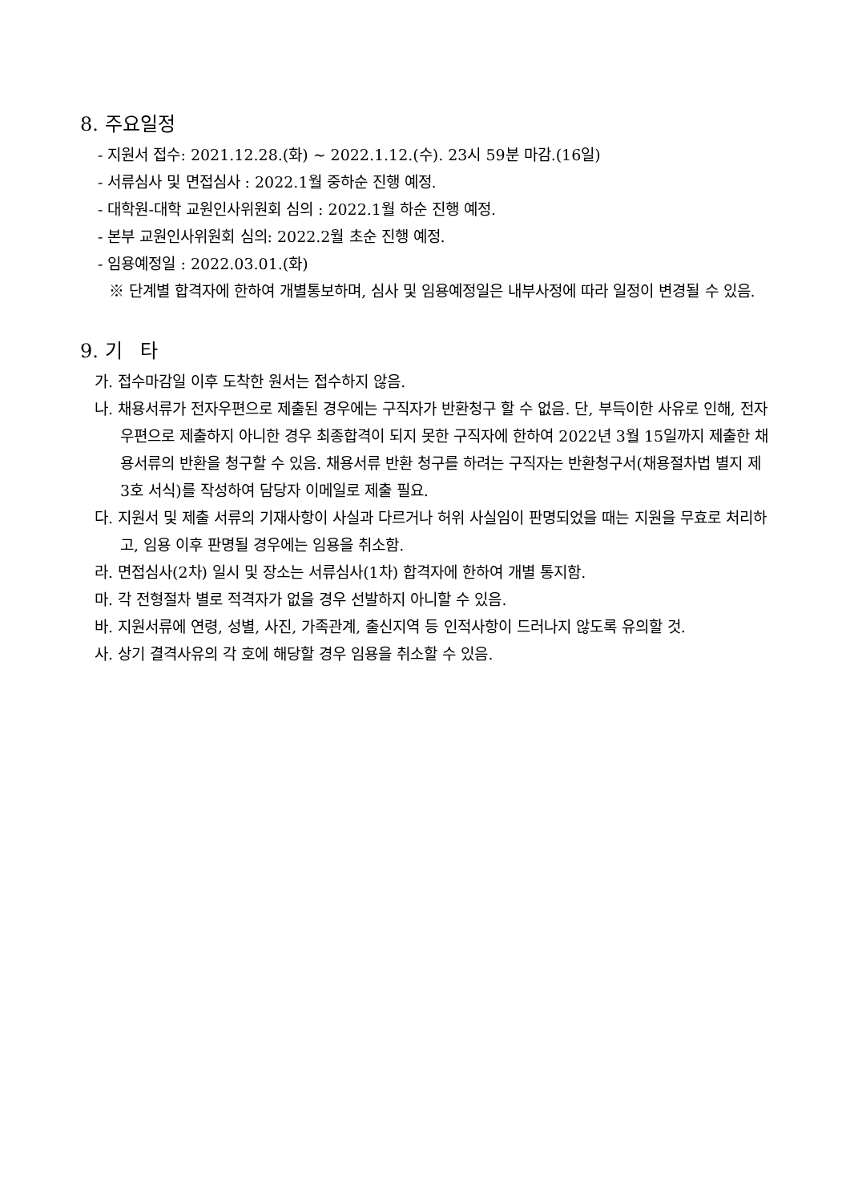8. 주요일정
- 지원서 접수: 2021.12.28.(화) ~ 2022.1.12.(수). 23시 59분 마감.(16일)
- 서류심사 및 면접심사 : 2022.1월 중하순 진행 예정.
- 대학원-대학 교원인사위원회 심의 : 2022.1월 하순 진행 예정.
- 본부 교원인사위원회 심의: 2022.2월 초순 진행 예정.
- 임용예정일 : 2022.03.01.(화)
※ 단계별 합격자에 한하여 개별통보하며, 심사 및 임용예정일은 내부사정에 따라 일정이 변경될 수 있음.
9. 기 타
가. 접수마감일 이후 도착한 원서는 접수하지 않음.
나. 채용서류가 전자우편으로 제출된 경우에는 구직자가 반환청구 할 수 없음. 단, 부득이한 사유로 인해, 전자우편으로 제출하지 아니한 경우 최종합격이 되지 못한 구직자에 한하여 2022년 3월 15일까지 제출한 채용서류의 반환을 청구할 수 있음. 채용서류 반환 청구를 하려는 구직자는 반환청구서(채용절차법 별지 제3호 서식)를 작성하여 담당자 이메일로 제출 필요.
다. 지원서 및 제출 서류의 기재사항이 사실과 다르거나 허위 사실임이 판명되었을 때는 지원을 무효로 처리하고, 임용 이후 판명될 경우에는 임용을 취소함.
라. 면접심사(2차) 일시 및 장소는 서류심사(1차) 합격자에 한하여 개별 통지함.
마. 각 전형절차 별로 적격자가 없을 경우 선발하지 아니할 수 있음.
바. 지원서류에 연령, 성별, 사진, 가족관계, 출신지역 등 인적사항이 드러나지 않도록 유의할 것.
사. 상기 결격사유의 각 호에 해당할 경우 임용을 취소할 수 있음.